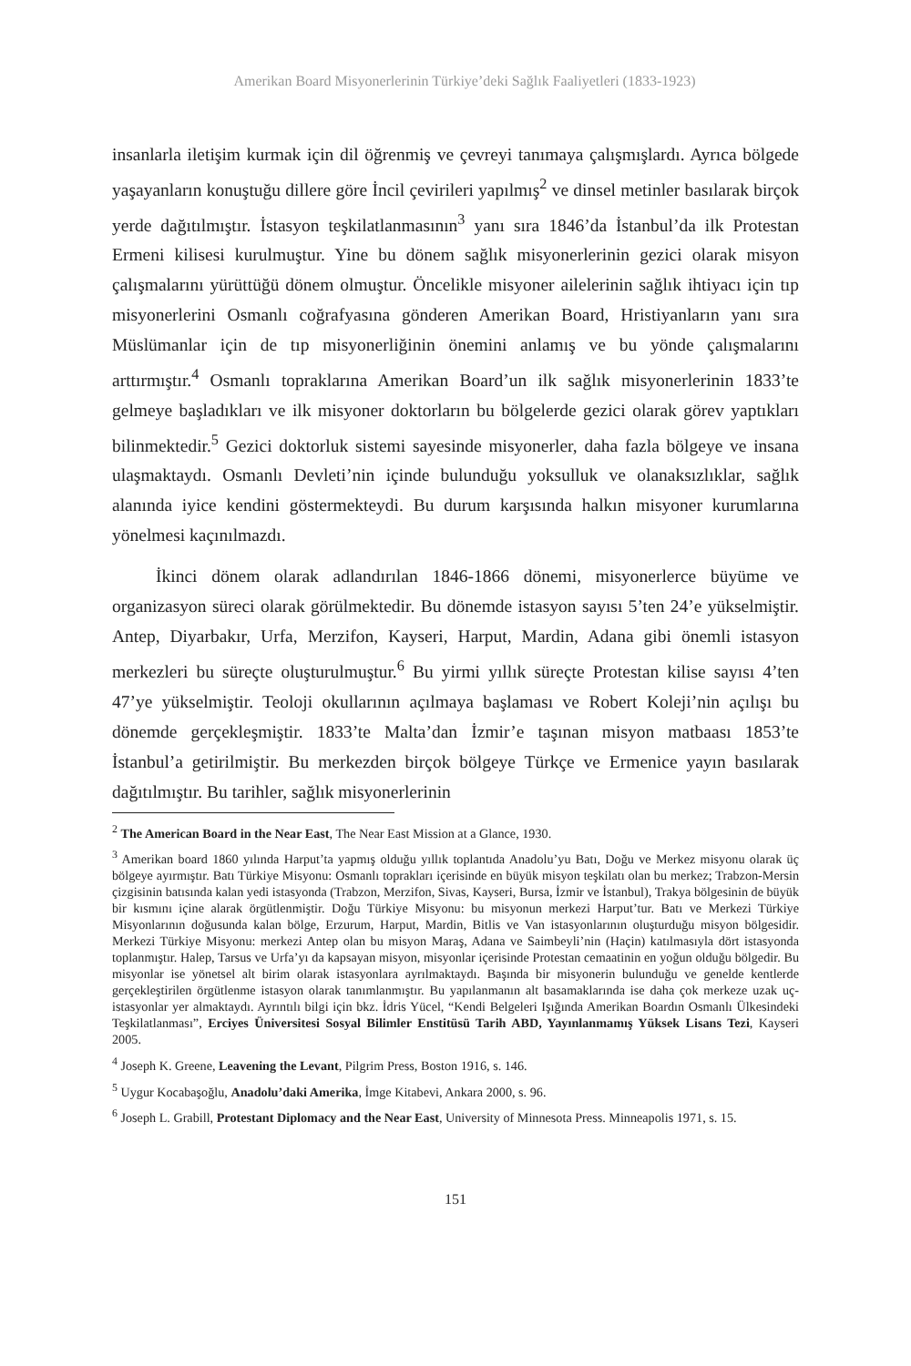Amerikan Board Misyonerlerinin Türkiye’deki Sağlık Faaliyetleri (1833-1923)
insanlarla iletişim kurmak için dil öğrenmiş ve çevreyi tanımaya çalışmışlardı. Ayrıca bölgede yaşayanların konuştuğu dillere göre İncil çevirileri yapılmış<sup>2</sup> ve dinsel metinler basılarak birçok yerde dağıtılmıştır. İstasyon teşkilatlanmasının<sup>3</sup> yanı sıra 1846’da İstanbul’da ilk Protestan Ermeni kilisesi kurulmuştur. Yine bu dönem sağlık misyonerlerinin gezici olarak misyon çalışmalarını yürüttüğü dönem olmuştur. Öncelikle misyoner ailelerinin sağlık ihtiyacı için tıp misyonerlerini Osmanlı coğrafyasına gönderen Amerikan Board, Hristiyanların yanı sıra Müslümanlar için de tıp misyonerliğinin önemini anlamış ve bu yönde çalışmalarını arttırmıştır.<sup>4</sup> Osmanlı topraklarına Amerikan Board’un ilk sağlık misyonerlerinin 1833’te gelmeye başladıkları ve ilk misyoner doktorların bu bölgelerde gezici olarak görev yaptıkları bilinmektedir.<sup>5</sup> Gezici doktorluk sistemi sayesinde misyonerler, daha fazla bölgeye ve insana ulaşmaktaydı. Osmanlı Devleti’nin içinde bulunduğu yoksulluk ve olanaksızlıklar, sağlık alanında iyice kendini göstermekteydi. Bu durum karşısında halkın misyoner kurumlarına yönelmesi kaçınılmazdı.
İkinci dönem olarak adlandırılan 1846-1866 dönemi, misyonerlerce büyüme ve organizasyon süreci olarak görülmektedir. Bu dönemde istasyon sayısı 5’ten 24’e yükselmiştir. Antep, Diyarbakır, Urfa, Merzifon, Kayseri, Harput, Mardin, Adana gibi önemli istasyon merkezleri bu süreçte oluşturulmuştur.<sup>6</sup> Bu yirmi yıllık süreçte Protestan kilise sayısı 4’ten 47’ye yükselmiştir. Teoloji okullarının açılmaya başlaması ve Robert Koleji’nin açılışı bu dönemde gerçekleşmiştir. 1833’te Malta’dan İzmir’e taşınan misyon matbaası 1853’te İstanbul’a getirilmiştir. Bu merkezden birçok bölgeye Türkçe ve Ermenice yayın basılarak dağıtılmıştır. Bu tarihler, sağlık misyonerlerinin
<sup>2</sup> The American Board in the Near East, The Near East Mission at a Glance, 1930.
<sup>3</sup> Amerikan board 1860 yılında Harput’ta yapmış olduğu yıllık toplantıda Anadolu’yu Batı, Doğu ve Merkez misyonu olarak üç bölgeye ayırmıştır. Batı Türkiye Misyonu: Osmanlı toprakları içerisinde en büyük misyon teşkilatı olan bu merkez; Trabzon-Mersin çizgisinin batısında kalan yedi istasyonda (Trabzon, Merzifon, Sivas, Kayseri, Bursa, İzmir ve İstanbul), Trakya bölgesinin de büyük bir kısmını içine alarak örgütlenmiştir. Doğu Türkiye Misyonu: bu misyonun merkezi Harput’tur. Batı ve Merkezi Türkiye Misyonlarının doğusunda kalan bölge, Erzurum, Harput, Mardin, Bitlis ve Van istasyonlarının oluşturduğu misyon bölgesidir. Merkezi Türkiye Misyonu: merkezi Antep olan bu misyon Maraş, Adana ve Saimbeyli’nin (Haçin) katılmasıyla dört istasyonda toplanmıştır. Halep, Tarsus ve Urfa’yı da kapsayan misyon, misyonlar içerisinde Protestan cemaatinin en yoğun olduğu bölgedir. Bu misyonlar ise yönetsel alt birim olarak istasyonlara ayrılmaktaydı. Başında bir misyonerin bulunduğu ve genelde kentlerde gerçekleştirilen örgütlenme istasyon olarak tanımlanmıştır. Bu yapılanmanın alt basamaklarında ise daha çok merkeze uzak uç-istasyonlar yer almaktaydı. Ayrıntılı bilgi için bkz. İdris Yücel, “Kendi Belgeleri Işığında Amerikan Boardın Osmanlı Ülkesindeki Teşkilatlanması”, Erciyes Üniversitesi Sosyal Bilimler Enstitüsü Tarih ABD, Yayınlanmamış Yüksek Lisans Tezi, Kayseri 2005.
<sup>4</sup> Joseph K. Greene, Leavening the Levant, Pilgrim Press, Boston 1916, s. 146.
<sup>5</sup> Uygur Kocabaşoğlu, Anadolu’daki Amerika, İmge Kitabevi, Ankara 2000, s. 96.
<sup>6</sup> Joseph L. Grabill, Protestant Diplomacy and the Near East, University of Minnesota Press. Minneapolis 1971, s. 15.
151